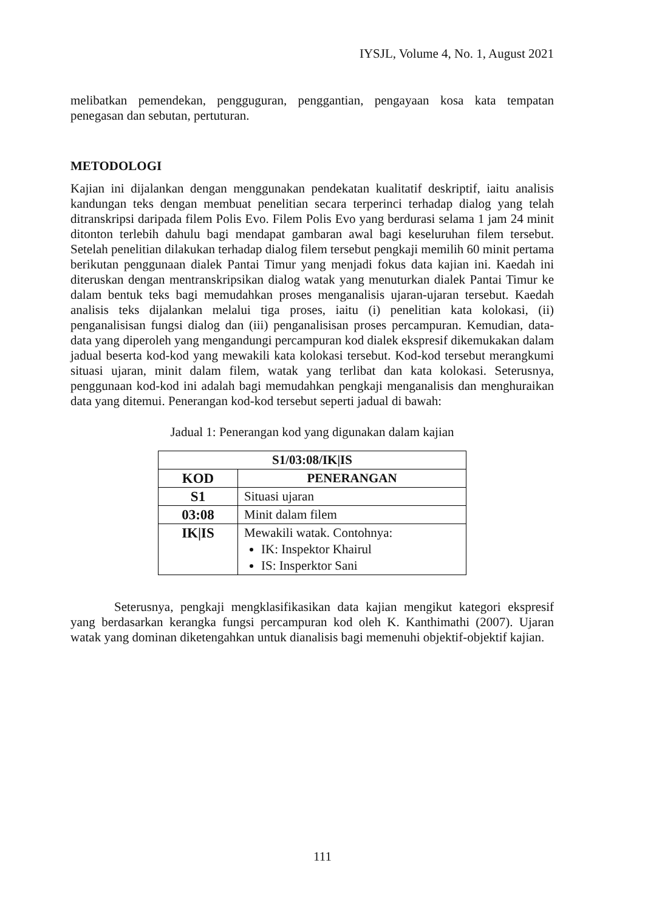IYSJL, Volume 4, No. 1, August 2021
melibatkan pemendekan, pengguguran, penggantian, pengayaan kosa kata tempatan penegasan dan sebutan, pertuturan.
METODOLOGI
Kajian ini dijalankan dengan menggunakan pendekatan kualitatif deskriptif, iaitu analisis kandungan teks dengan membuat penelitian secara terperinci terhadap dialog yang telah ditranskripsi daripada filem Polis Evo. Filem Polis Evo yang berdurasi selama 1 jam 24 minit ditonton terlebih dahulu bagi mendapat gambaran awal bagi keseluruhan filem tersebut. Setelah penelitian dilakukan terhadap dialog filem tersebut pengkaji memilih 60 minit pertama berikutan penggunaan dialek Pantai Timur yang menjadi fokus data kajian ini. Kaedah ini diteruskan dengan mentranskripsikan dialog watak yang menuturkan dialek Pantai Timur ke dalam bentuk teks bagi memudahkan proses menganalisis ujaran-ujaran tersebut. Kaedah analisis teks dijalankan melalui tiga proses, iaitu (i) penelitian kata kolokasi, (ii) penganalisisan fungsi dialog dan (iii) penganalisisan proses percampuran. Kemudian, data-data yang diperoleh yang mengandungi percampuran kod dialek ekspresif dikemukakan dalam jadual beserta kod-kod yang mewakili kata kolokasi tersebut. Kod-kod tersebut merangkumi situasi ujaran, minit dalam filem, watak yang terlibat dan kata kolokasi. Seterusnya, penggunaan kod-kod ini adalah bagi memudahkan pengkaji menganalisis dan menghuraikan data yang ditemui. Penerangan kod-kod tersebut seperti jadual di bawah:
Jadual 1: Penerangan kod yang digunakan dalam kajian
| S1/03:08/IK/IS | |
| --- | --- |
| KOD | PENERANGAN |
| S1 | Situasi ujaran |
| 03:08 | Minit dalam filem |
| IK/IS | Mewakili watak. Contohnya: IK: Inspektor Khairul IS: Insperktor Sani |
Seterusnya, pengkaji mengklasifikasikan data kajian mengikut kategori ekspresif yang berdasarkan kerangka fungsi percampuran kod oleh K. Kanthimathi (2007). Ujaran watak yang dominan diketengahkan untuk dianalisis bagi memenuhi objektif-objektif kajian.
111